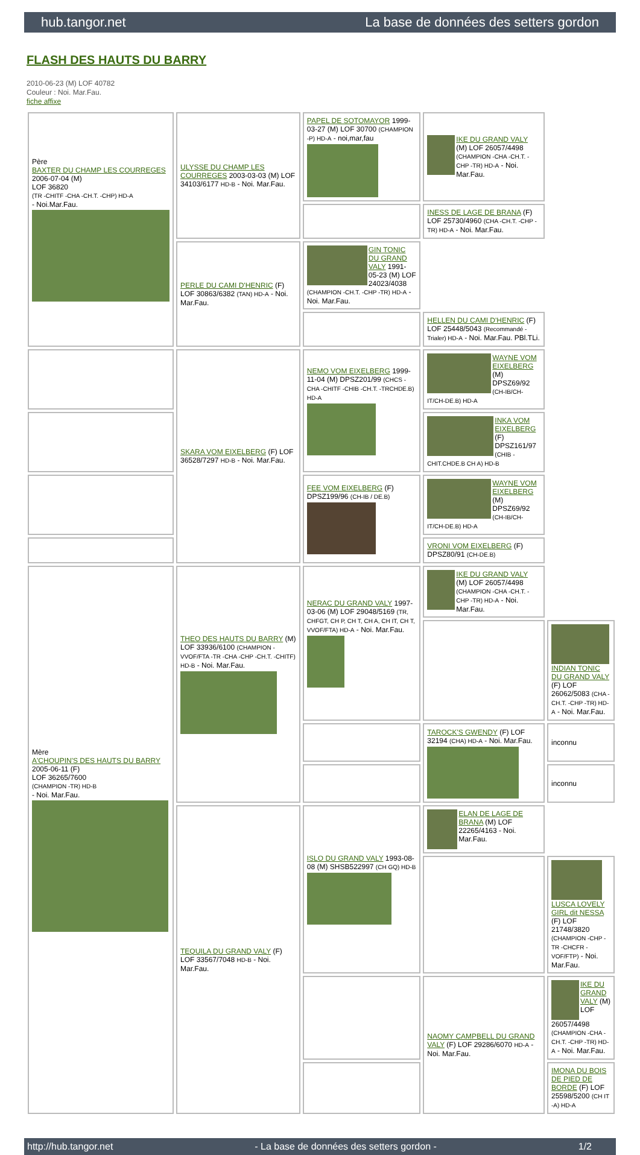hub.tangor.net La base de données des setters gordon
FLASH DES HAUTS DU BARRY
2010-06-23 (M) LOF 40782
Couleur : Noi. Mar.Fau.
fiche affixe
| Père BAXTER DU CHAMP LES COURREGES 2006-07-04 (M) LOF 36820 (TR -CHITF -CHA -CH.T. -CHP) HD-A - Noi.Mar.Fau. | ULYSSE DU CHAMP LES COURREGES 2003-03-03 (M) LOF 34103/6177 HD-B - Noi. Mar.Fau. | PAPEL DE SOTOMAYOR 1999-03-27 (M) LOF 30700 (CHAMPION -P) HD-A - noi,mar,fau | IKE DU GRAND VALY (M) LOF 26057/4498 (CHAMPION -CHA -CH.T. -CHP -TR) HD-A - Noi. Mar.Fau. | |
| | | | INESS DE LAGE DE BRANA (F) LOF 25730/4960 (CHA -CH.T. -CHP -TR) HD-A - Noi. Mar.Fau. | |
| | PERLE DU CAMI D'HENRIC (F) LOF 30863/6382 (TAN) HD-A - Noi. Mar.Fau. | GIN TONIC DU GRAND VALY 1991-05-23 (M) LOF 24023/4038 (CHAMPION -CH.T. -CHP -TR) HD-A - Noi. Mar.Fau. | | |
| | | | HELLEN DU CAMI D'HENRIC (F) LOF 25448/5043 (Recommandé - Trialer) HD-A - Noi. Mar.Fau. PBl.TLi. | |
| | SKARA VOM EIXELBERG (F) LOF 36528/7297 HD-B - Noi. Mar.Fau. | NEMO VOM EIXELBERG 1999-11-04 (M) DPSZ201/99 (CHCS -CHA -CHITF -CHIB -CH.T. -TRCHDE.B) HD-A | WAYNE VOM EIXELBERG (M) DPSZ69/92 (CH-IB/CH-IT/CH-DE.B) HD-A | |
| | | | INKA VOM EIXELBERG (F) DPSZ161/97 (CHIB -CHIT.CHDE.B CH A) HD-B | |
| | | FEE VOM EIXELBERG (F) DPSZ199/96 (CH-IB / DE.B) | WAYNE VOM EIXELBERG (M) DPSZ69/92 (CH-IB/CH-IT/CH-DE.B) HD-A | |
| | | | VRONI VOM EIXELBERG (F) DPSZ80/91 (CH-DE.B) | |
| Mère A'CHOUPIN'S DES HAUTS DU BARRY 2005-06-11 (F) LOF 36265/7600 (CHAMPION -TR) HD-B - Noi. Mar.Fau. | THEO DES HAUTS DU BARRY (M) LOF 33936/6100 (CHAMPION -VVOF/FTA -TR -CHA -CHP -CH.T. -CHITF) HD-B - Noi. Mar.Fau. | NERAC DU GRAND VALY 1997-03-06 (M) LOF 29048/5169 (TR, CHFGT, CH P, CH T, CH A, CH IT, CH T, VVOF/FTA) HD-A - Noi. Mar.Fau. | IKE DU GRAND VALY (M) LOF 26057/4498 (CHAMPION -CHA -CH.T. -CHP -TR) HD-A - Noi. Mar.Fau. | |
| | | | | INDIAN TONIC DU GRAND VALY (F) LOF 26062/5083 (CHA -CH.T. -CHP -TR) HD-A - Noi. Mar.Fau. |
| | | | TAROCK'S GWENDY (F) LOF 32194 (CHA) HD-A - Noi. Mar.Fau. | inconnu |
| | | | | inconnu |
| | TEQUILA DU GRAND VALY (F) LOF 33567/7048 HD-B - Noi. Mar.Fau. | ISLO DU GRAND VALY 1993-08-08 (M) SHSB522997 (CH GQ) HD-B | ELAN DE LAGE DE BRANA (M) LOF 22265/4163 - Noi. Mar.Fau. | |
| | | | | LUSCA LOVELY GIRL dit NESSA (F) LOF 21748/3820 (CHAMPION -CHP -TR -CHCFR -VOF/FTP) - Noi. Mar.Fau. |
| | | | NAOMY CAMPBELL DU GRAND VALY (F) LOF 29286/6070 HD-A - Noi. Mar.Fau. | IKE DU GRAND VALY (M) LOF 26057/4498 (CHAMPION -CHA -CH.T. -CHP -TR) HD-A - Noi. Mar.Fau. |
| | | | | IMONA DU BOIS DE PIED DE BORDE (F) LOF 25598/5200 (CH IT -A) HD-A |
http://hub.tangor.net - La base de données des setters gordon - 1/2